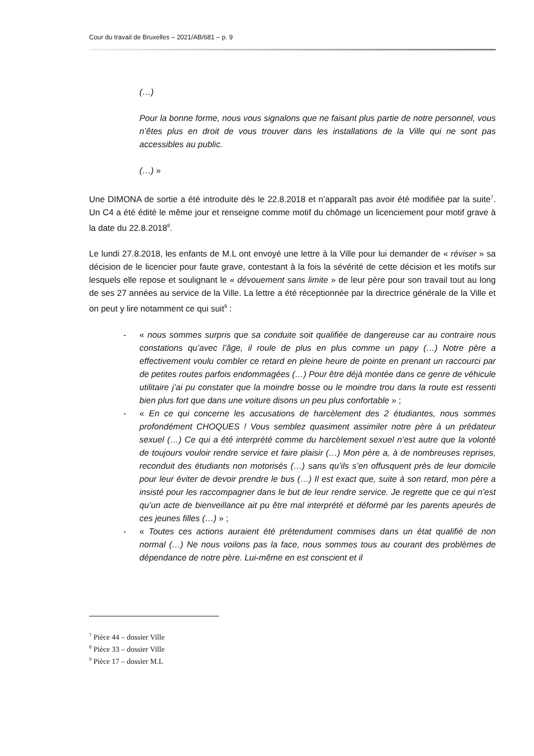Cour du travail de Bruxelles – 2021/AB/681 – p. 9
(…)
Pour la bonne forme, nous vous signalons que ne faisant plus partie de notre personnel, vous n’êtes plus en droit de vous trouver dans les installations de la Ville qui ne sont pas accessibles au public.
(…) »
Une DIMONA de sortie a été introduite dès le 22.8.2018 et n’apparaît pas avoir été modifiée par la suite<sup>7</sup>. Un C4 a été édité le même jour et renseigne comme motif du chômage un licenciement pour motif grave à la date du 22.8.2018<sup>8</sup>.
Le lundi 27.8.2018, les enfants de M.L ont envoyé une lettre à la Ville pour lui demander de « réviser » sa décision de le licencier pour faute grave, contestant à la fois la sévérité de cette décision et les motifs sur lesquels elle repose et soulignant le « dévouement sans limite » de leur père pour son travail tout au long de ses 27 années au service de la Ville. La lettre a été réceptionnée par la directrice générale de la Ville et on peut y lire notamment ce qui suit<sup>9</sup> :
- « nous sommes surpris que sa conduite soit qualifiée de dangereuse car au contraire nous constations qu’avec l’âge, il roule de plus en plus comme un papy (…) Notre père a effectivement voulu combler ce retard en pleine heure de pointe en prenant un raccourci par de petites routes parfois endommagées (…) Pour être déjà montée dans ce genre de véhicule utilitaire j’ai pu constater que la moindre bosse ou le moindre trou dans la route est ressenti bien plus fort que dans une voiture disons un peu plus confortable » ;
- « En ce qui concerne les accusations de harcèlement des 2 étudiantes, nous sommes profondément CHOQUES ! Vous semblez quasiment assimiler notre père à un prédateur sexuel (…) Ce qui a été interprété comme du harcèlement sexuel n’est autre que la volonté de toujours vouloir rendre service et faire plaisir (…) Mon père a, à de nombreuses reprises, reconduit des étudiants non motorisés (…) sans qu’ils s’en offusquent près de leur domicile pour leur éviter de devoir prendre le bus (…) Il est exact que, suite à son retard, mon père a insisté pour les raccompagner dans le but de leur rendre service. Je regrette que ce qui n’est qu’un acte de bienveillance ait pu être mal interprété et déformé par les parents apeurés de ces jeunes filles (…) » ;
- « Toutes ces actions auraient été prétendument commises dans un état qualifié de non normal (…) Ne nous voilons pas la face, nous sommes tous au courant des problèmes de dépendance de notre père. Lui-même en est conscient et il
<sup>7</sup> Pièce 44 – dossier Ville
<sup>8</sup> Pièce 33 – dossier Ville
<sup>9</sup> Pièce 17 – dossier M.L